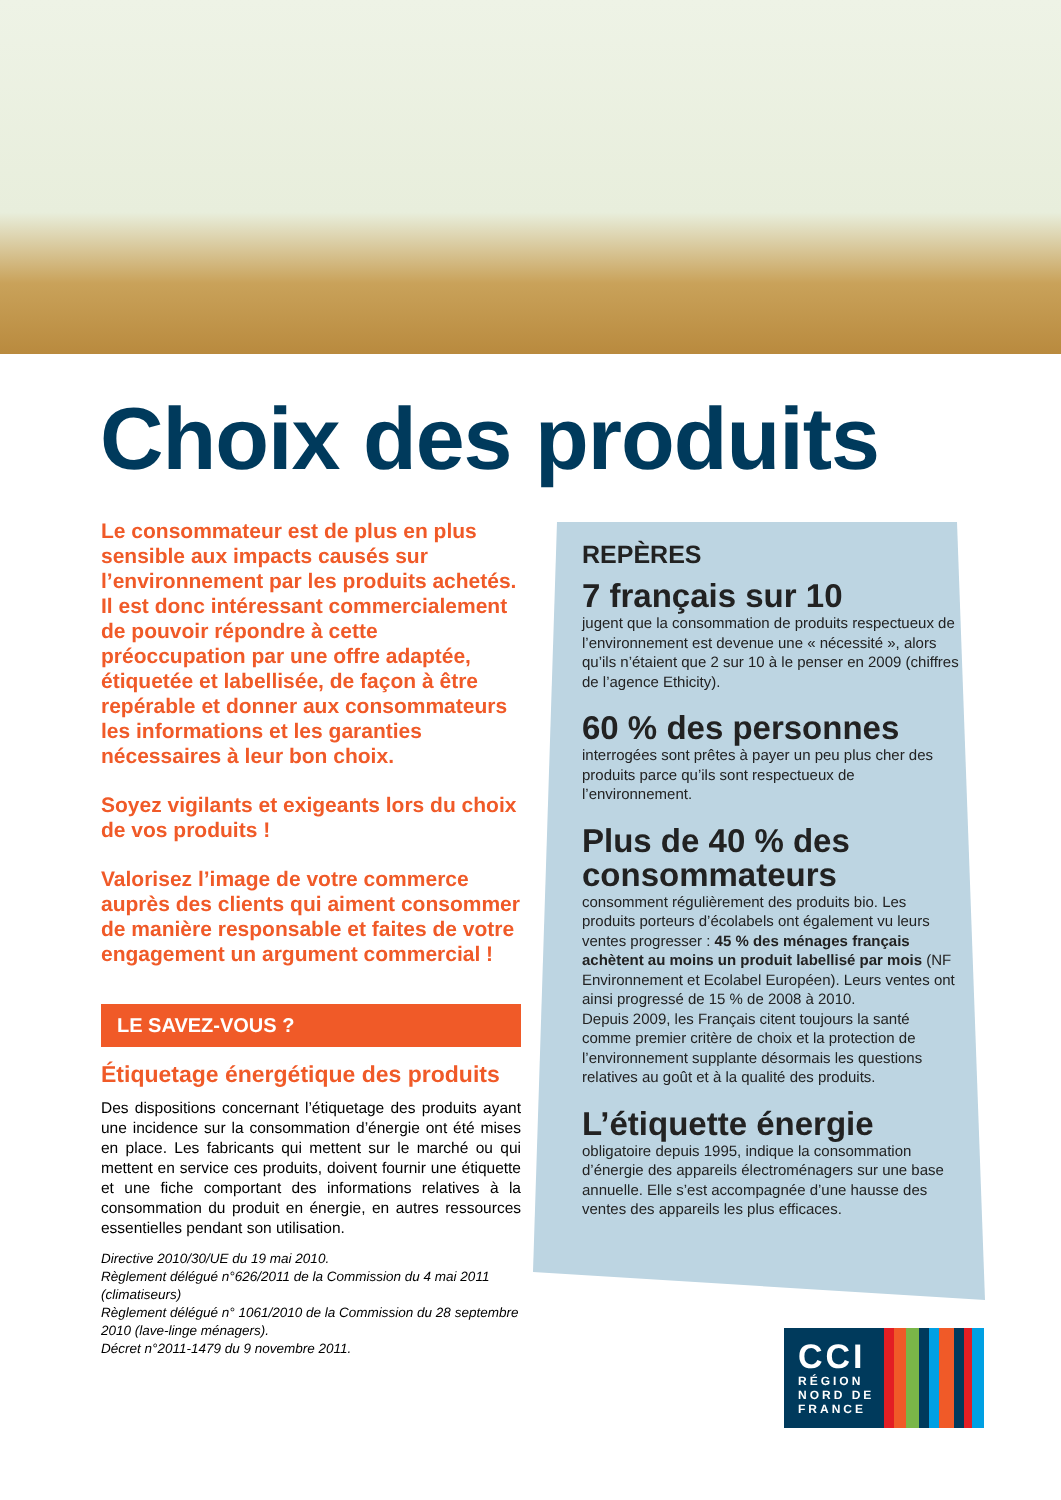Choix des produits
Le consommateur est de plus en plus sensible aux impacts causés sur l’environnement par les produits achetés. Il est donc intéressant commercialement de pouvoir répondre à cette préoccupation par une offre adaptée, étiquetée et labellisée, de façon à être repérable et donner aux consommateurs les informations et les garanties nécessaires à leur bon choix.
Soyez vigilants et exigeants lors du choix de vos produits !
Valorisez l’image de votre commerce auprès des clients qui aiment consommer de manière responsable et faites de votre engagement un argument commercial !
LE SAVEZ-VOUS ?
Étiquetage énergétique des produits
Des dispositions concernant l’étiquetage des produits ayant une incidence sur la consommation d’énergie ont été mises en place. Les fabricants qui mettent sur le marché ou qui mettent en service ces produits, doivent fournir une étiquette et une fiche comportant des informations relatives à la consommation du produit en énergie, en autres ressources essentielles pendant son utilisation.
Directive 2010/30/UE du 19 mai 2010.
Règlement délégué n°626/2011 de la Commission du 4 mai 2011 (climatiseurs)
Règlement délégué n° 1061/2010 de la Commission du 28 septembre 2010 (lave-linge ménagers).
Décret n°2011-1479 du 9 novembre 2011.
REPÈRES
7 français sur 10
jugent que la consommation de produits respectueux de l’environnement est devenue une « nécessité », alors qu’ils n’étaient que 2 sur 10 à le penser en 2009 (chiffres de l’agence Ethicity).
60 % des personnes
interrogées sont prêtes à payer un peu plus cher des produits parce qu’ils sont respectueux de l’environnement.
Plus de 40 % des consommateurs
consomment régulièrement des produits bio. Les produits porteurs d’écolabels ont également vu leurs ventes progresser : 45 % des ménages français achètent au moins un produit labellisé par mois (NF Environnement et Ecolabel Européen). Leurs ventes ont ainsi progressé de 15 % de 2008 à 2010.
Depuis 2009, les Français citent toujours la santé comme premier critère de choix et la protection de l’environnement supplante désormais les questions relatives au goût et à la qualité des produits.
L’étiquette énergie
obligatoire depuis 1995, indique la consommation d’énergie des appareils électroménagers sur une base annuelle. Elle s’est accompagnée d’une hausse des ventes des appareils les plus efficaces.
CCI
RÉGION
NORD DE
FRANCE